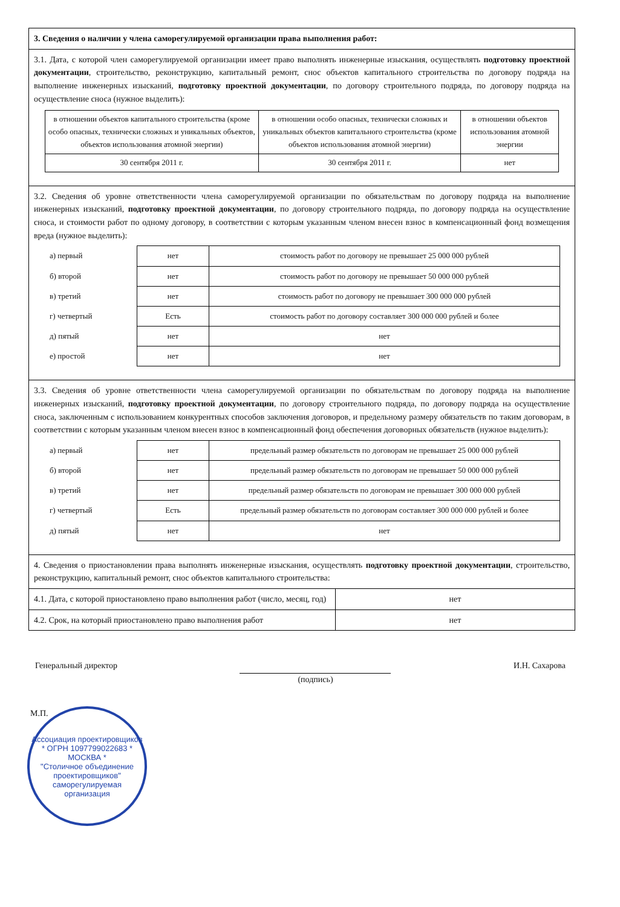| 3. Сведения о наличии у члена саморегулируемой организации права выполнения работ: | |
| 3.1. Дата, с которой член саморегулируемой организации имеет право выполнять инженерные изыскания, осуществлять подготовку проектной документации , строительство, реконструкцию, капитальный ремонт, снос объектов капитального строительства по договору подряда на выполнение инженерных изысканий, подготовку проектной документации , по договору строительного подряда, по договору подряда на осуществление сноса (нужное выделить): / в отношении объектов капитального строительства (кроме особо опасных, технически сложных и уникальных объектов, объектов использования атомной энергии) / в отношении особо опасных, технически сложных и уникальных объектов капитального строительства (кроме объектов использования атомной энергии) / в отношении объектов использования атомной энергии / / 30 сентября 2011 г. / 30 сентября 2011 г. / нет / | |
| 3.2. Сведения об уровне ответственности члена саморегулируемой организации по обязательствам по договору подряда на выполнение инженерных изысканий, подготовку проектной документации , по договору строительного подряда, по договору подряда на осуществление сноса, и стоимости работ по одному договору, в соответствии с которым указанным членом внесен взнос в компенсационный фонд возмещения вреда (нужное выделить): / а) первый / нет / стоимость работ по договору не превышает 25 000 000 рублей / / б) второй / нет / стоимость работ по договору не превышает 50 000 000 рублей / / в) третий / нет / стоимость работ по договору не превышает 300 000 000 рублей / / г) четвертый / Есть / стоимость работ по договору составляет 300 000 000 рублей и более / / д) пятый / нет / нет / / е) простой / нет / нет / | |
| 3.3. Сведения об уровне ответственности члена саморегулируемой организации по обязательствам по договору подряда на выполнение инженерных изысканий, подготовку проектной документации , по договору строительного подряда, по договору подряда на осуществление сноса, заключенным с использованием конкурентных способов заключения договоров, и предельному размеру обязательств по таким договорам, в соответствии с которым указанным членом внесен взнос в компенсационный фонд обеспечения договорных обязательств (нужное выделить): / а) первый / нет / предельный размер обязательств по договорам не превышает 25 000 000 рублей / / б) второй / нет / предельный размер обязательств по договорам не превышает 50 000 000 рублей / / в) третий / нет / предельный размер обязательств по договорам не превышает 300 000 000 рублей / / г) четвертый / Есть / предельный размер обязательств по договорам составляет 300 000 000 рублей и более / / д) пятый / нет / нет / | |
| 4. Сведения о приостановлении права выполнять инженерные изыскания, осуществлять подготовку проектной документации , строительство, реконструкцию, капитальный ремонт, снос объектов капитального строительства: | |
| 4.1. Дата, с которой приостановлено право выполнения работ (число, месяц, год) | нет |
| 4.2. Срок, на который приостановлено право выполнения работ | нет |
Генеральный директор (подпись) И.Н. Сахарова
М.П.
Ассоциация проектировщиков * ОГРН 1097799022683 * МОСКВА *
"Столичное объединение проектировщиков" саморегулируемая организация